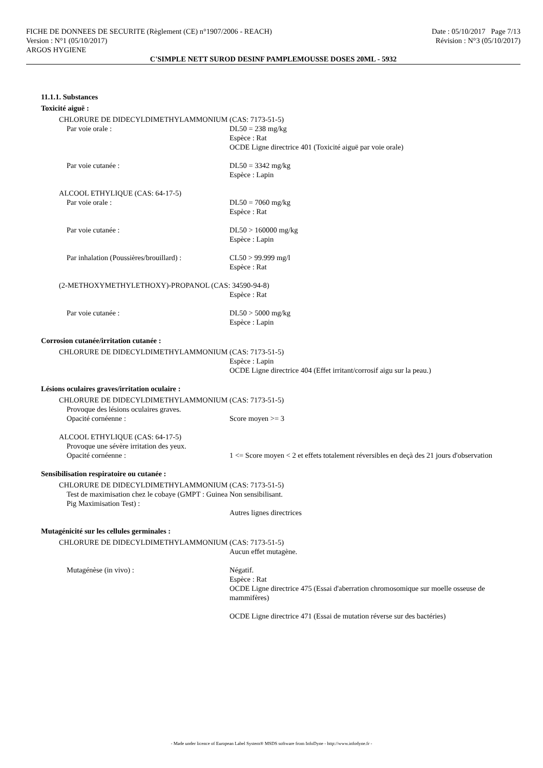FICHE DE DONNEES DE SECURITE (Règlement (CE) n°1907/2006 - REACH) Date : 05/10/2017 Page 7/13
Version : N°1 (05/10/2017) Révision : N°3 (05/10/2017)
ARGOS HYGIENE
C'SIMPLE NETT SUROD DESINF PAMPLEMOUSSE DOSES 20ML - 5932
11.1.1. Substances
Toxicité aiguë :
CHLORURE DE DIDECYLDIMETHYLAMMONIUM (CAS: 7173-51-5)
Par voie orale : DL50 = 238 mg/kg
Espèce : Rat
OCDE Ligne directrice 401 (Toxicité aiguë par voie orale)
Par voie cutanée : DL50 = 3342 mg/kg
Espèce : Lapin
ALCOOL ETHYLIQUE (CAS: 64-17-5)
Par voie orale : DL50 = 7060 mg/kg
Espèce : Rat
Par voie cutanée : DL50 > 160000 mg/kg
Espèce : Lapin
Par inhalation (Poussières/brouillard) :
CL50 > 99.999 mg/l
Espèce : Rat
(2-METHOXYMETHYLETHOXY)-PROPANOL (CAS: 34590-94-8)
Espèce : Rat
Par voie cutanée : DL50 > 5000 mg/kg
Espèce : Lapin
Corrosion cutanée/irritation cutanée :
CHLORURE DE DIDECYLDIMETHYLAMMONIUM (CAS: 7173-51-5)
Espèce : Lapin
OCDE Ligne directrice 404 (Effet irritant/corrosif aigu sur la peau.)
Lésions oculaires graves/irritation oculaire :
CHLORURE DE DIDECYLDIMETHYLAMMONIUM (CAS: 7173-51-5)
Provoque des lésions oculaires graves.
Opacité cornéenne : Score moyen >= 3
ALCOOL ETHYLIQUE (CAS: 64-17-5)
Provoque une sévère irritation des yeux.
Opacité cornéenne : 1 <= Score moyen < 2 et effets totalement réversibles en deçà des 21 jours d'observation
Sensibilisation respiratoire ou cutanée :
CHLORURE DE DIDECYLDIMETHYLAMMONIUM (CAS: 7173-51-5)
Test de maximisation chez le cobaye (GMPT : Guinea Pig Maximisation Test) :
Non sensibilisant.
Autres lignes directrices
Mutagénicité sur les cellules germinales :
CHLORURE DE DIDECYLDIMETHYLAMMONIUM (CAS: 7173-51-5)
Aucun effet mutagène.
Mutagénèse (in vivo) : Négatif.
Espèce : Rat
OCDE Ligne directrice 475 (Essai d'aberration chromosomique sur moelle osseuse de mammifères)
OCDE Ligne directrice 471 (Essai de mutation réverse sur des bactéries)
- Made under licence of European Label System® MSDS software from InfoDyne - http://www.infodyne.fr -